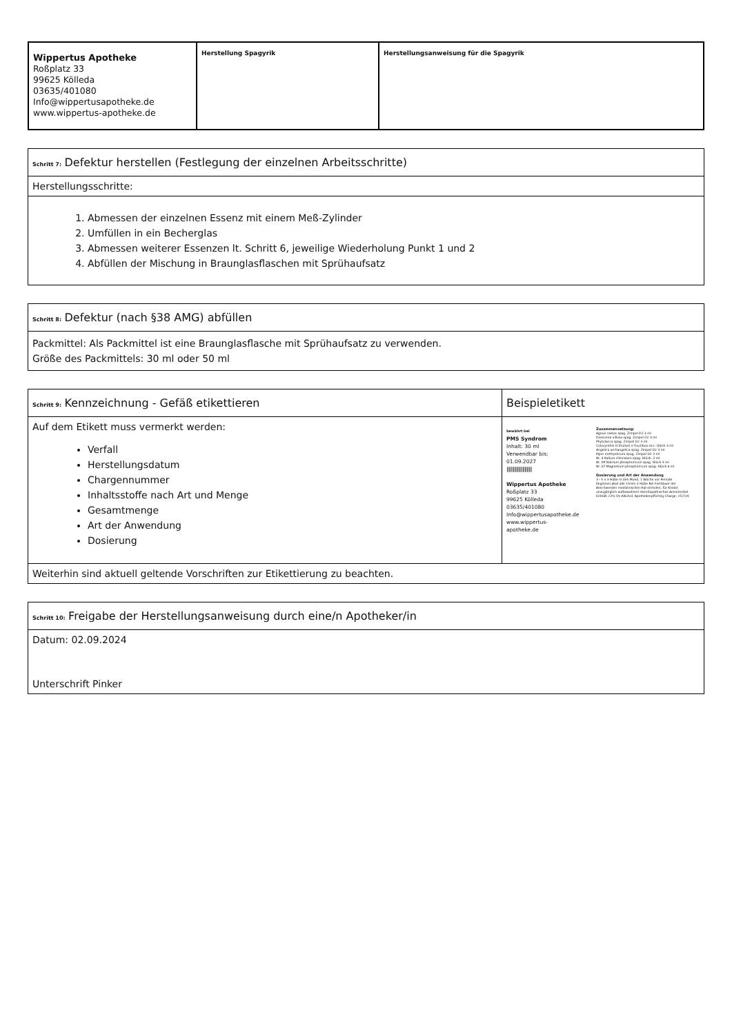| Wippertus Apotheke Roßplatz 33 99625 Kölleda 03635/401080 Info@wippertusapotheke.de www.wippertus-apotheke.de | Herstellung Spagyrik | Herstellungsanweisung für die Spagyrik |
| Schritt 7: Defektur herstellen (Festlegung der einzelnen Arbeitsschritte) |
| --- |
| Herstellungsschritte: |
| 1. Abmessen der einzelnen Essenz mit einem Meß-Zylinder 2. Umfüllen in ein Becherglas 3. Abmessen weiterer Essenzen lt. Schritt 6, jeweilige Wiederholung Punkt 1 und 2 4. Abfüllen der Mischung in Braunglasflaschen mit Sprühaufsatz |
| Schritt 8: Defektur (nach §38 AMG) abfüllen |
| --- |
| Packmittel: Als Packmittel ist eine Braunglasflasche mit Sprühaufsatz zu verwenden. Größe des Packmittels: 30 ml oder 50 ml |
| Schritt 9: Kennzeichnung - Gefäß etikettieren | Beispieletikett |
| --- | --- |
| Auf dem Etikett muss vermerkt werden: Verfall Herstellungsdatum Chargennummer Inhaltsstoffe nach Art und Menge Gesamtmenge Art der Anwendung Dosierung | bewährt bei PMS Syndrom Inhalt: 30 ml Verwendbar bis: 01.09.2027 //////////////////////// Wippertus Apotheke Roßplatz 33 99625 Kölleda 03635/401080 Info@wippertusapotheke.de www.wippertus- apotheke.de Zusammensetzung: Agnus castus spag. Zimpel D2 3 ml Dioscorea villosa spag. Zimpel D2 3 ml Phytolacca spag. Zimpel D2 3 ml Colocynthis (Citrullus) e fructibus sicc. Glück 3 ml Angelica archangelica spag. Zimpel D2 3 ml Piper methysticum spag. Zimpel D2 3 ml Nr. 4 Kalium chloratum spag. Glück. 3 ml Nr. 09 Natrium phosphoricum spag. Glück 3 ml Nr. 07 Magnesium phosphoricum spag. Glück 6 ml Dosierung und Art der Anwendung 3 - 5 x 3 Hübe in den Mund, 1 Woche vor Periode beginnen,akut alle 15min 3 Hübe Bei Fortdauer der Beschwerden medizinischen Rat einholen, für Kinder unzugänglich aufbewahren! Homöopathisches Arzneimittel Enthält 22% VV Alkohol, Apothekenpflichtig Charge: 257/24 |
| Weiterhin sind aktuell geltende Vorschriften zur Etikettierung zu beachten. | |
| Schritt 10: Freigabe der Herstellungsanweisung durch eine/n Apotheker/in |
| --- |
| Datum: 02.09.2024 Unterschrift Pinker |